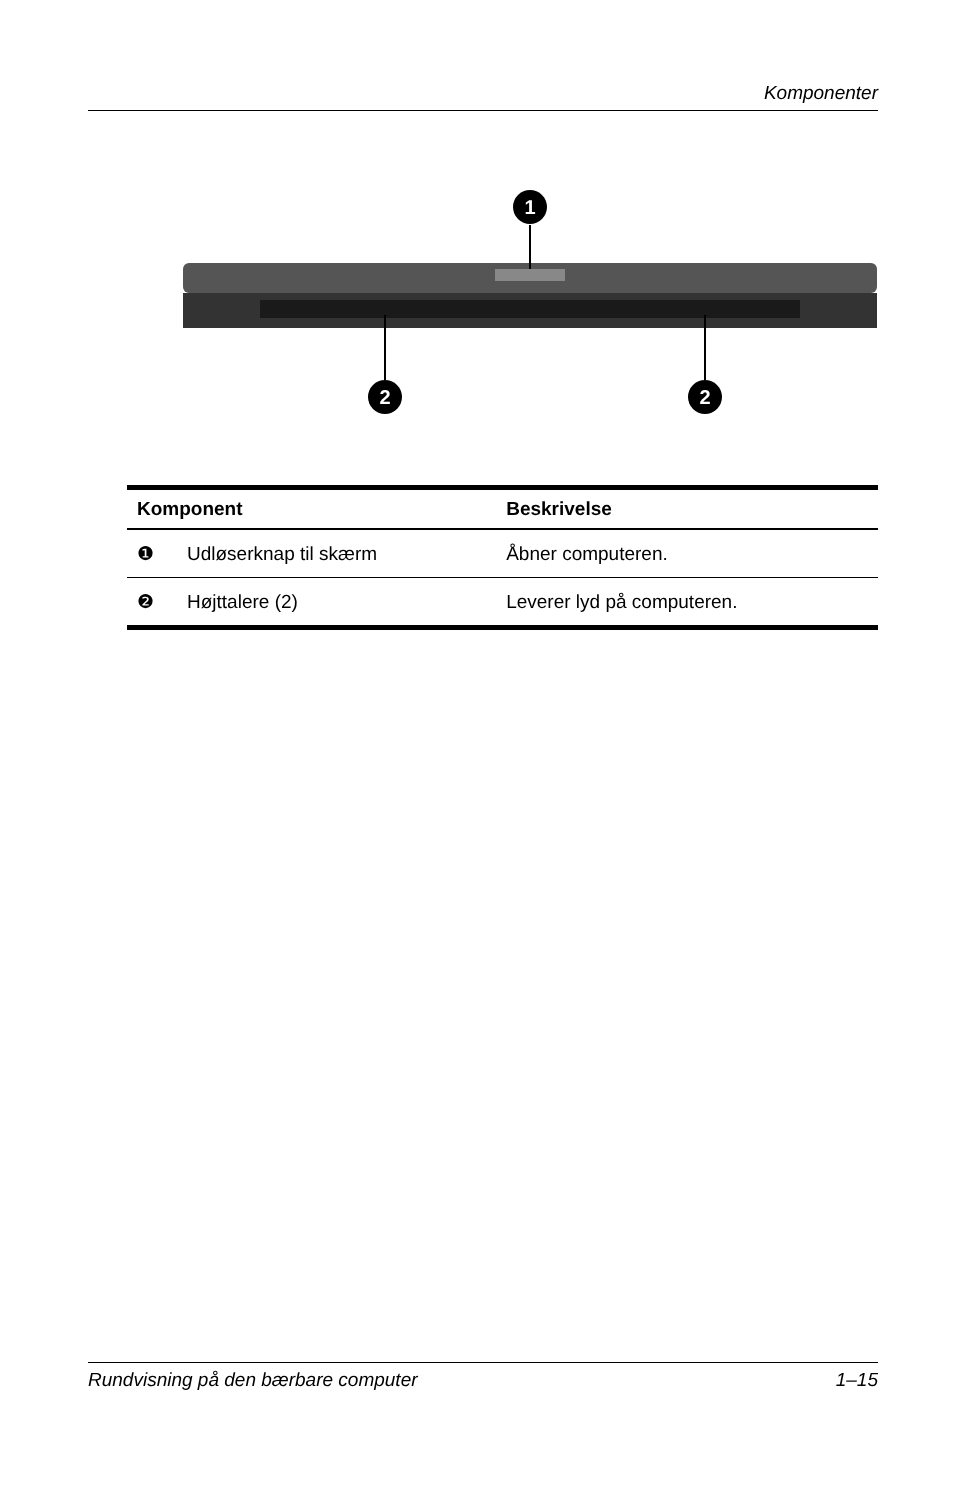Komponenter
1
2
2
| Komponent | | Beskrivelse |
| --- | --- | --- |
| ❶ | Udløserknap til skærm | Åbner computeren. |
| ❷ | Højttalere (2) | Leverer lyd på computeren. |
Rundvisning på den bærbare computer 1–15